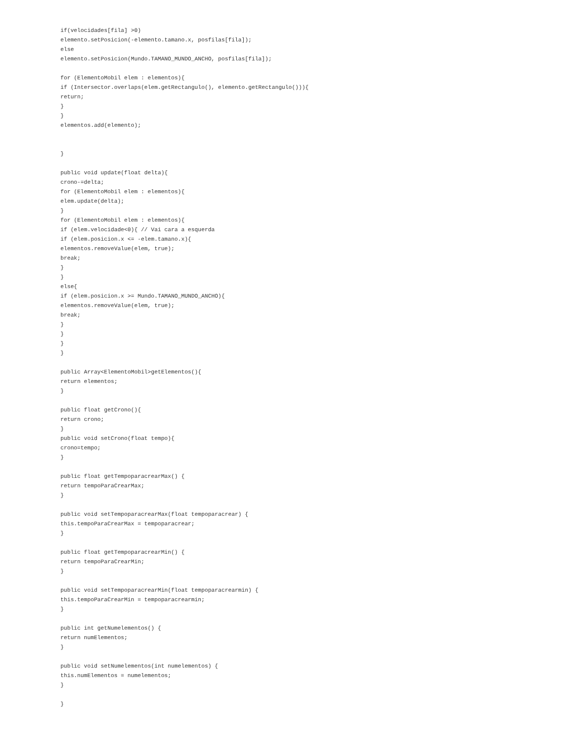if(velocidades[fila] >0)
elemento.setPosicion(-elemento.tamano.x, posfilas[fila]);
else
elemento.setPosicion(Mundo.TAMANO_MUNDO_ANCHO, posfilas[fila]);

for (ElementoMobil elem : elementos){
if (Intersector.overlaps(elem.getRectangulo(), elemento.getRectangulo())){
return;
}
}
elementos.add(elemento);


}

public void update(float delta){
crono-=delta;
for (ElementoMobil elem : elementos){
elem.update(delta);
}
for (ElementoMobil elem : elementos){
if (elem.velocidade<0){ // Vai cara a esquerda
if (elem.posicion.x <= -elem.tamano.x){
elementos.removeValue(elem, true);
break;
}
}
else{
if (elem.posicion.x >= Mundo.TAMANO_MUNDO_ANCHO){
elementos.removeValue(elem, true);
break;
}
}
}
}

public Array<ElementoMobil>getElementos(){
return elementos;
}

public float getCrono(){
return crono;
}
public void setCrono(float tempo){
crono=tempo;
}

public float getTempoparacrearMax() {
return tempoParaCrearMax;
}

public void setTempoparacrearMax(float tempoparacrear) {
this.tempoParaCrearMax = tempoparacrear;
}

public float getTempoparacrearMin() {
return tempoParaCrearMin;
}

public void setTempoparacrearMin(float tempoparacrearmin) {
this.tempoParaCrearMin = tempoparacrearmin;
}

public int getNumelementos() {
return numElementos;
}

public void setNumelementos(int numelementos) {
this.numElementos = numelementos;
}

}